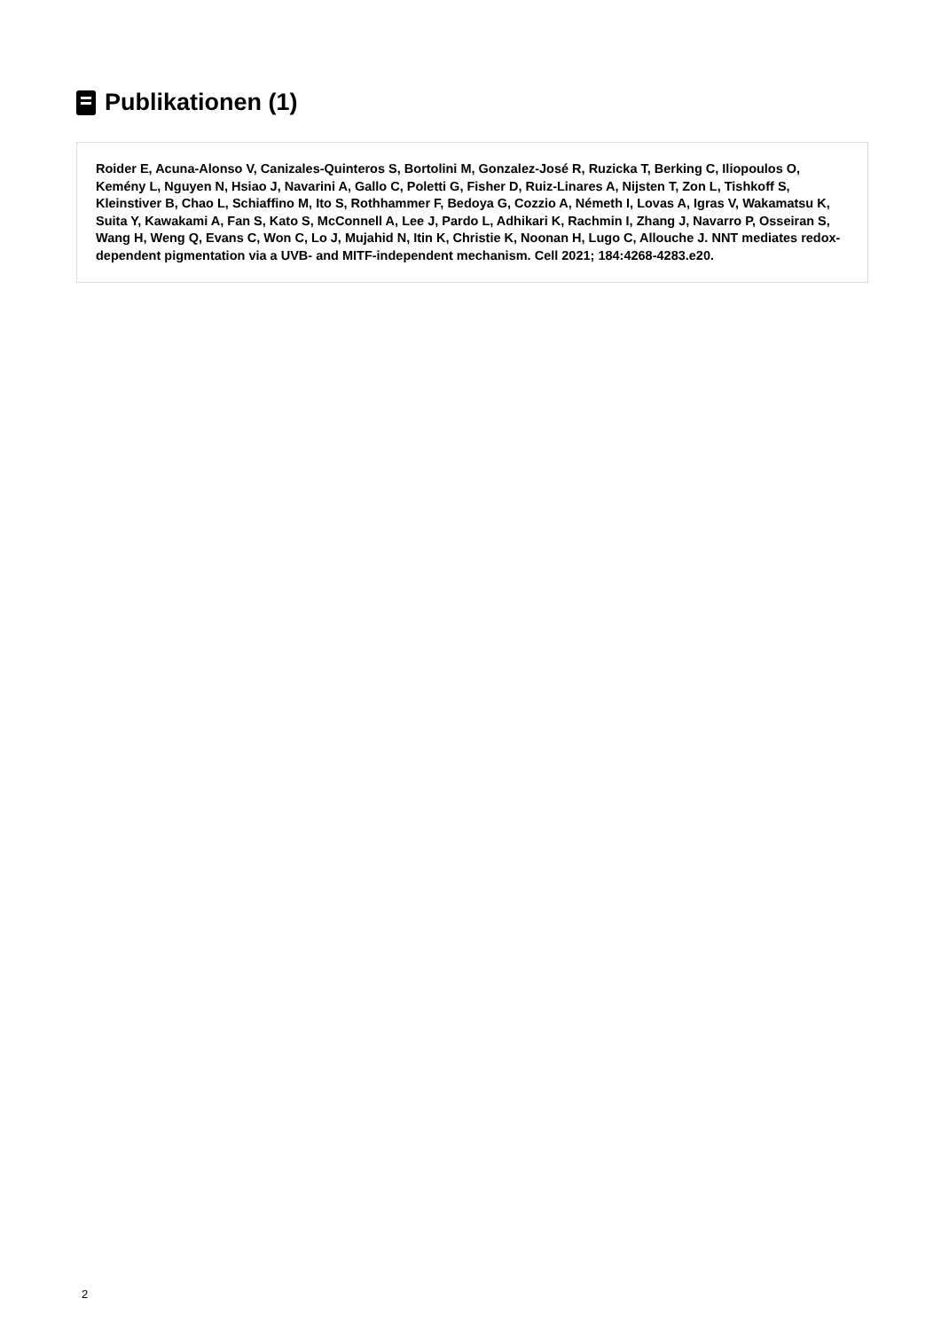Publikationen (1)
Roider E, Acuna-Alonso V, Canizales-Quinteros S, Bortolini M, Gonzalez-José R, Ruzicka T, Berking C, Iliopoulos O, Kemény L, Nguyen N, Hsiao J, Navarini A, Gallo C, Poletti G, Fisher D, Ruiz-Linares A, Nijsten T, Zon L, Tishkoff S, Kleinstiver B, Chao L, Schiaffino M, Ito S, Rothhammer F, Bedoya G, Cozzio A, Németh I, Lovas A, Igras V, Wakamatsu K, Suita Y, Kawakami A, Fan S, Kato S, McConnell A, Lee J, Pardo L, Adhikari K, Rachmin I, Zhang J, Navarro P, Osseiran S, Wang H, Weng Q, Evans C, Won C, Lo J, Mujahid N, Itin K, Christie K, Noonan H, Lugo C, Allouche J. NNT mediates redox-dependent pigmentation via a UVB- and MITF-independent mechanism. Cell 2021; 184:4268-4283.e20.
2